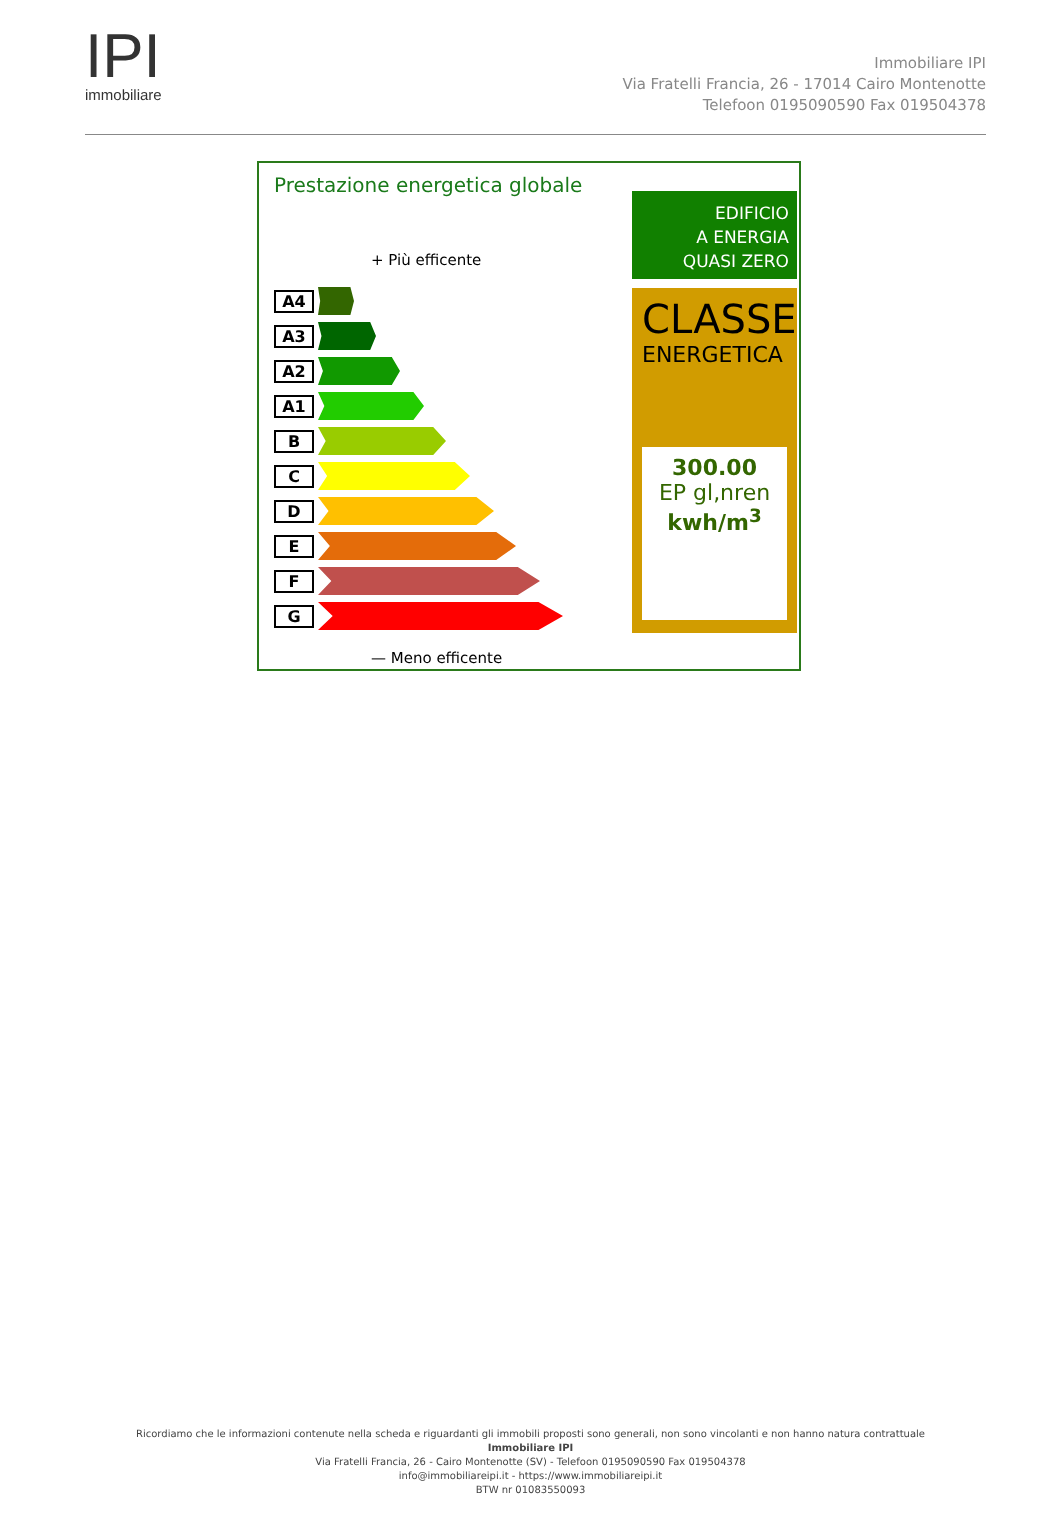IPI
immobiliare
Immobiliare IPI
Via Fratelli Francia, 26 - 17014 Cairo Montenotte
Telefoon 0195090590 Fax 019504378
Prestazione energetica globale
+ Più efficente
A4
A3
A2
A1
B
C
D
E
F
G
— Meno efficente
EDIFICIO
A ENERGIA
QUASI ZERO
CLASSE
ENERGETICA
300.00
EP gl,nren
kwh/m<sup>3</sup>
Ricordiamo che le informazioni contenute nella scheda e riguardanti gli immobili proposti sono generali, non sono vincolanti e non hanno natura contrattuale
Immobiliare IPI
Via Fratelli Francia, 26 - Cairo Montenotte (SV) - Telefoon 0195090590 Fax 019504378
info@immobiliareipi.it - https://www.immobiliareipi.it
BTW nr 01083550093